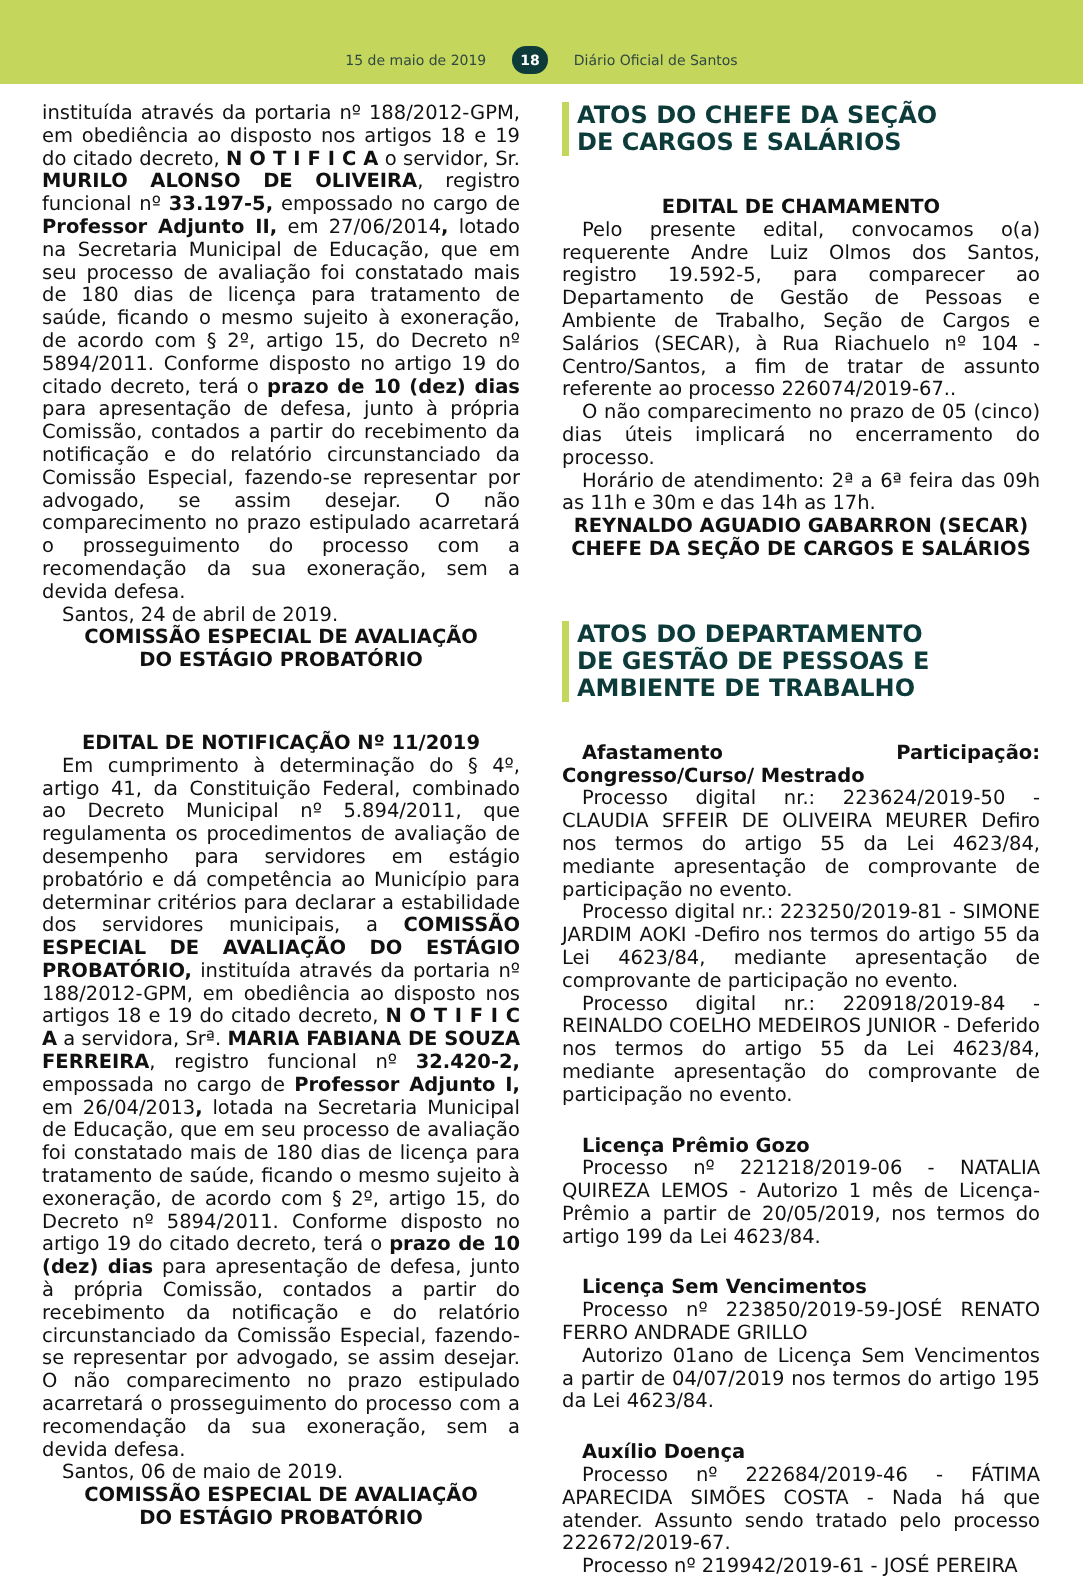15 de maio de 2019 18 Diário Oficial de Santos
instituída através da portaria nº 188/2012-GPM, em obediência ao disposto nos artigos 18 e 19 do citado decreto, N O T I F I C A o servidor, Sr. MURILO ALONSO DE OLIVEIRA, registro funcional nº 33.197-5, empossado no cargo de Professor Adjunto II, em 27/06/2014, lotado na Secretaria Municipal de Educação, que em seu processo de avaliação foi constatado mais de 180 dias de licença para tratamento de saúde, ficando o mesmo sujeito à exoneração, de acordo com § 2º, artigo 15, do Decreto nº 5894/2011. Conforme disposto no artigo 19 do citado decreto, terá o prazo de 10 (dez) dias para apresentação de defesa, junto à própria Comissão, contados a partir do recebimento da notificação e do relatório circunstanciado da Comissão Especial, fazendo-se representar por advogado, se assim desejar. O não comparecimento no prazo estipulado acarretará o prosseguimento do processo com a recomendação da sua exoneração, sem a devida defesa.
Santos, 24 de abril de 2019.
COMISSÃO ESPECIAL DE AVALIAÇÃO
DO ESTÁGIO PROBATÓRIO
EDITAL DE NOTIFICAÇÃO Nº 11/2019
Em cumprimento à determinação do § 4º, artigo 41, da Constituição Federal, combinado ao Decreto Municipal nº 5.894/2011, que regulamenta os procedimentos de avaliação de desempenho para servidores em estágio probatório e dá competência ao Município para determinar critérios para declarar a estabilidade dos servidores municipais, a COMISSÃO ESPECIAL DE AVALIAÇÃO DO ESTÁGIO PROBATÓRIO, instituída através da portaria nº 188/2012-GPM, em obediência ao disposto nos artigos 18 e 19 do citado decreto, N O T I F I C A a servidora, Srª. MARIA FABIANA DE SOUZA FERREIRA, registro funcional nº 32.420-2, empossada no cargo de Professor Adjunto I, em 26/04/2013, lotada na Secretaria Municipal de Educação, que em seu processo de avaliação foi constatado mais de 180 dias de licença para tratamento de saúde, ficando o mesmo sujeito à exoneração, de acordo com § 2º, artigo 15, do Decreto nº 5894/2011. Conforme disposto no artigo 19 do citado decreto, terá o prazo de 10 (dez) dias para apresentação de defesa, junto à própria Comissão, contados a partir do recebimento da notificação e do relatório circunstanciado da Comissão Especial, fazendo-se representar por advogado, se assim desejar. O não comparecimento no prazo estipulado acarretará o prosseguimento do processo com a recomendação da sua exoneração, sem a devida defesa.
Santos, 06 de maio de 2019.
COMISSÃO ESPECIAL DE AVALIAÇÃO
DO ESTÁGIO PROBATÓRIO
ATOS DO CHEFE DA SEÇÃO
DE CARGOS E SALÁRIOS
EDITAL DE CHAMAMENTO
Pelo presente edital, convocamos o(a) requerente Andre Luiz Olmos dos Santos, registro 19.592-5, para comparecer ao Departamento de Gestão de Pessoas e Ambiente de Trabalho, Seção de Cargos e Salários (SECAR), à Rua Riachuelo nº 104 - Centro/Santos, a fim de tratar de assunto referente ao processo 226074/2019-67..
O não comparecimento no prazo de 05 (cinco) dias úteis implicará no encerramento do processo.
Horário de atendimento: 2ª a 6ª feira das 09h as 11h e 30m e das 14h as 17h.
REYNALDO AGUADIO GABARRON (SECAR)
CHEFE DA SEÇÃO DE CARGOS E SALÁRIOS
ATOS DO DEPARTAMENTO
DE GESTÃO DE PESSOAS E
AMBIENTE DE TRABALHO
Afastamento Participação: Congresso/Curso/ Mestrado
Processo digital nr.: 223624/2019-50 - CLAUDIA SFFEIR DE OLIVEIRA MEURER Defiro nos termos do artigo 55 da Lei 4623/84, mediante apresentação de comprovante de participação no evento.
Processo digital nr.: 223250/2019-81 - SIMONE JARDIM AOKI -Defiro nos termos do artigo 55 da Lei 4623/84, mediante apresentação de comprovante de participação no evento.
Processo digital nr.: 220918/2019-84 - REINALDO COELHO MEDEIROS JUNIOR - Deferido nos termos do artigo 55 da Lei 4623/84, mediante apresentação do comprovante de participação no evento.
Licença Prêmio Gozo
Processo nº 221218/2019-06 - NATALIA QUIREZA LEMOS - Autorizo 1 mês de Licença-Prêmio a partir de 20/05/2019, nos termos do artigo 199 da Lei 4623/84.
Licença Sem Vencimentos
Processo nº 223850/2019-59-JOSÉ RENATO FERRO ANDRADE GRILLO
Autorizo 01ano de Licença Sem Vencimentos a partir de 04/07/2019 nos termos do artigo 195 da Lei 4623/84.
Auxílio Doença
Processo nº 222684/2019-46 - FÁTIMA APARECIDA SIMÕES COSTA - Nada há que atender. Assunto sendo tratado pelo processo 222672/2019-67.
Processo nº 219942/2019-61 - JOSÉ PEREIRA